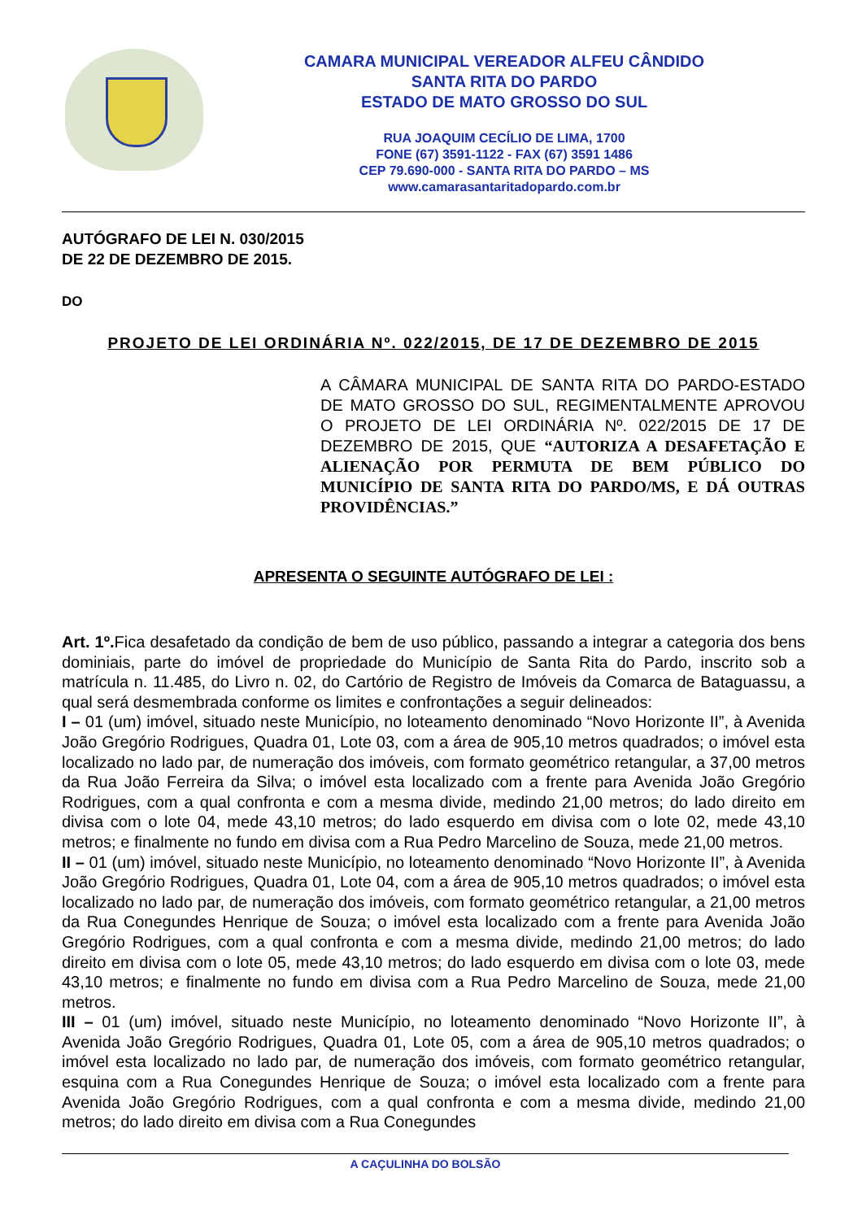CAMARA MUNICIPAL VEREADOR ALFEU CÂNDIDO
SANTA RITA DO PARDO
ESTADO DE MATO GROSSO DO SUL
RUA JOAQUIM CECÍLIO DE LIMA, 1700
FONE (67) 3591-1122 - FAX (67) 3591 1486
CEP 79.690-000 - SANTA RITA DO PARDO – MS
www.camarasantaritadopardo.com.br
AUTÓGRAFO DE LEI N. 030/2015
DE 22 DE DEZEMBRO DE 2015.
DO
PROJETO DE LEI ORDINÁRIA Nº. 022/2015, DE 17 DE DEZEMBRO DE 2015
A CÂMARA MUNICIPAL DE SANTA RITA DO PARDO-ESTADO DE MATO GROSSO DO SUL, REGIMENTALMENTE APROVOU O PROJETO DE LEI ORDINÁRIA Nº. 022/2015 DE 17 DE DEZEMBRO DE 2015, QUE “AUTORIZA A DESAFETAÇÃO E ALIENAÇÃO POR PERMUTA DE BEM PÚBLICO DO MUNICÍPIO DE SANTA RITA DO PARDO/MS, E DÁ OUTRAS PROVIDÊNCIAS.”
APRESENTA O SEGUINTE AUTÓGRAFO DE LEI :
Art. 1º. Fica desafetado da condição de bem de uso público, passando a integrar a categoria dos bens dominiais, parte do imóvel de propriedade do Município de Santa Rita do Pardo, inscrito sob a matrícula n. 11.485, do Livro n. 02, do Cartório de Registro de Imóveis da Comarca de Bataguassu, a qual será desmembrada conforme os limites e confrontações a seguir delineados:
I – 01 (um) imóvel, situado neste Município, no loteamento denominado “Novo Horizonte II”, à Avenida João Gregório Rodrigues, Quadra 01, Lote 03, com a área de 905,10 metros quadrados; o imóvel esta localizado no lado par, de numeração dos imóveis, com formato geométrico retangular, a 37,00 metros da Rua João Ferreira da Silva; o imóvel esta localizado com a frente para Avenida João Gregório Rodrigues, com a qual confronta e com a mesma divide, medindo 21,00 metros; do lado direito em divisa com o lote 04, mede 43,10 metros; do lado esquerdo em divisa com o lote 02, mede 43,10 metros; e finalmente no fundo em divisa com a Rua Pedro Marcelino de Souza, mede 21,00 metros.
II – 01 (um) imóvel, situado neste Município, no loteamento denominado “Novo Horizonte II”, à Avenida João Gregório Rodrigues, Quadra 01, Lote 04, com a área de 905,10 metros quadrados; o imóvel esta localizado no lado par, de numeração dos imóveis, com formato geométrico retangular, a 21,00 metros da Rua Conegundes Henrique de Souza; o imóvel esta localizado com a frente para Avenida João Gregório Rodrigues, com a qual confronta e com a mesma divide, medindo 21,00 metros; do lado direito em divisa com o lote 05, mede 43,10 metros; do lado esquerdo em divisa com o lote 03, mede 43,10 metros; e finalmente no fundo em divisa com a Rua Pedro Marcelino de Souza, mede 21,00 metros.
III – 01 (um) imóvel, situado neste Município, no loteamento denominado “Novo Horizonte II”, à Avenida João Gregório Rodrigues, Quadra 01, Lote 05, com a área de 905,10 metros quadrados; o imóvel esta localizado no lado par, de numeração dos imóveis, com formato geométrico retangular, esquina com a Rua Conegundes Henrique de Souza; o imóvel esta localizado com a frente para Avenida João Gregório Rodrigues, com a qual confronta e com a mesma divide, medindo 21,00 metros; do lado direito em divisa com a Rua Conegundes
A CAÇULINHA DO BOLSÃO